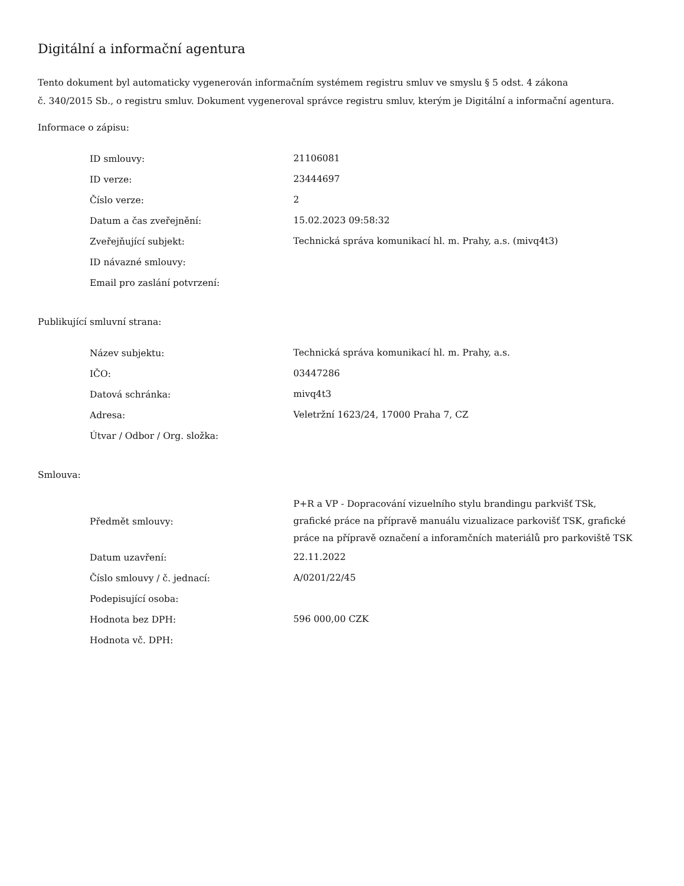Digitální a informační agentura
Tento dokument byl automaticky vygenerován informačním systémem registru smluv ve smyslu § 5 odst. 4 zákona
č. 340/2015 Sb., o registru smluv. Dokument vygeneroval správce registru smluv, kterým je Digitální a informační agentura.
Informace o zápisu:
| ID smlouvy: | 21106081 |
| ID verze: | 23444697 |
| Číslo verze: | 2 |
| Datum a čas zveřejnění: | 15.02.2023 09:58:32 |
| Zveřejňující subjekt: | Technická správa komunikací hl. m. Prahy, a.s. (mivq4t3) |
| ID návazné smlouvy: | |
| Email pro zaslání potvrzení: | |
Publikující smluvní strana:
| Název subjektu: | Technická správa komunikací hl. m. Prahy, a.s. |
| IČO: | 03447286 |
| Datová schránka: | mivq4t3 |
| Adresa: | Veletržní 1623/24, 17000 Praha 7, CZ |
| Útvar / Odbor / Org. složka: | |
Smlouva:
| Předmět smlouvy: | P+R a VP - Dopracování vizuelního stylu brandingu parkvišť TSk, grafické práce na přípravě manuálu vizualizace parkovišť TSK, grafické práce na přípravě označení a inforamčních materiálů pro parkoviště TSK |
| Datum uzavření: | 22.11.2022 |
| Číslo smlouvy / č. jednací: | A/0201/22/45 |
| Podepisující osoba: | |
| Hodnota bez DPH: | 596 000,00 CZK |
| Hodnota vč. DPH: | |